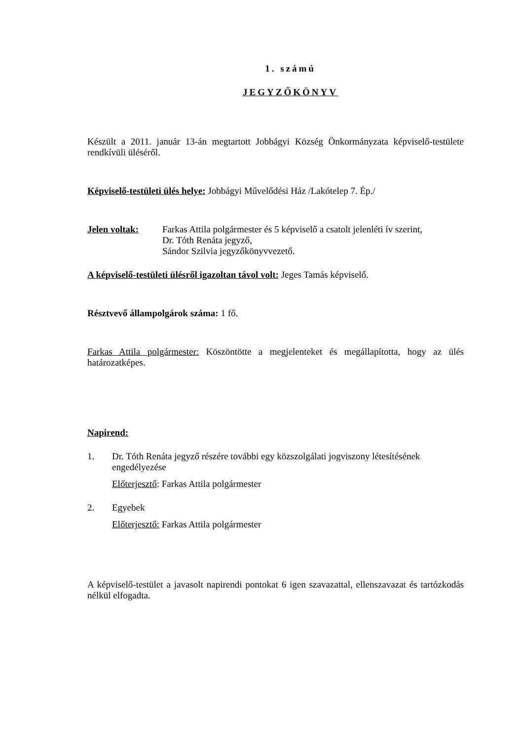1. számú
JEGYZŐKÖNYV
Készült a 2011. január 13-án megtartott Jobbágyi Község Önkormányzata képviselő-testülete rendkívüli üléséről.
Képviselő-testületi ülés helye: Jobbágyi Művelődési Ház /Lakótelep 7. Ép./
Jelen voltak: Farkas Attila polgármester és 5 képviselő a csatolt jelenléti ív szerint,
Dr. Tóth Renáta jegyző,
Sándor Szilvia jegyzőkönyvvezető.
A képviselő-testületi ülésről igazoltan távol volt: Jeges Tamás képviselő.
Résztvevő állampolgárok száma: 1 fő.
Farkas Attila polgármester: Köszöntötte a megjelenteket és megállapította, hogy az ülés határozatképes.
Napirend:
1. Dr. Tóth Renáta jegyző részére további egy közszolgálati jogviszony létesítésének engedélyezése
Előterjesztő: Farkas Attila polgármester
2. Egyebek
Előterjesztő: Farkas Attila polgármester
A képviselő-testület a javasolt napirendi pontokat 6 igen szavazattal, ellenszavazat és tartózkodás nélkül elfogadta.